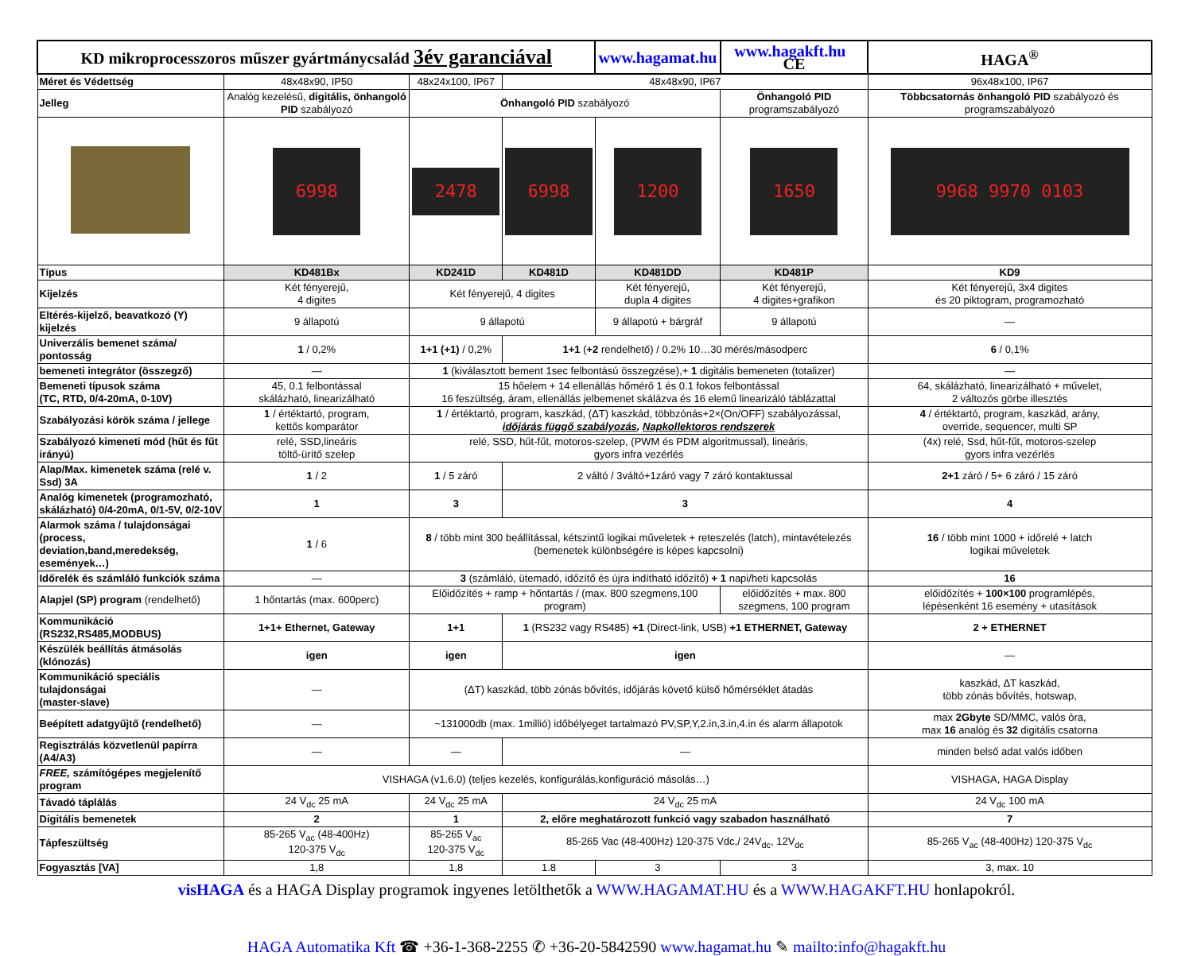| KD mikroprocesszoros műszer gyártmánycsalád 3év garanciával | | | | www.hagamat.hu | | www.hagakft.hu CE | HAGA<sup>®</sup> |
| Méret és Védettség | 48x48x90, IP50 | 48x24x100, IP67 | 48x48x90, IP67 | | | | 96x48x100, IP67 |
| Jelleg | Analóg kezelésű, digitális, önhangoló PID szabályozó | Önhangoló PID szabályozó | | | Önhangoló PID programszabályozó | | Többcsatornás önhangoló PID szabályozó és programszabályozó |
| | 6998 | 2478 | 6998 | 1200 | 1650 | | 9968 9970 0103 |
| Típus | KD481Bx | KD241D | KD481D | KD481DD | KD481P | | KD9 |
| Kijelzés | Két fényerejű, 4 digites | Két fényerejű, 4 digites | | Két fényerejű, dupla 4 digites | | Két fényerejű, 4 digites+grafikon | Két fényerejű, 3x4 digites és 20 piktogram, programozható |
| Eltérés-kijelző, beavatkozó (Y) kijelzés | 9 állapotú | 9 állapotú | | 9 állapotú + bárgráf | | 9 állapotú | — |
| Univerzális bemenet száma/ pontosság | 1 / 0,2% | 1+1 (+1) / 0,2% | 1+1 ( +2 rendelhető) / 0.2% 10…30 mérés/másodperc | | | | 6 / 0,1% |
| bemeneti integrátor (összegző) | — | 1 (kiválasztott bement 1sec felbontású összegzése),+ 1 digitális bemeneten (totalizer) | | | | | — |
| Bemeneti típusok száma (TC, RTD, 0/4-20mA, 0-10V) | 45, 0.1 felbontással skálázható, linearizálható | 15 hőelem + 14 ellenállás hőmérő 1 és 0.1 fokos felbontással 16 feszültség, áram, ellenállás jelbemenet skálázva és 16 elemű linearizáló táblázattal | | | | | 64, skálázható, linearizálható + művelet, 2 változós görbe illesztés |
| Szabályozási körök száma / jellege | 1 / értéktartó, program, kettős komparátor | 1 / értéktartó, program, kaszkád, (ΔT) kaszkád, többzónás+2×(On/OFF) szabályozással, időjárás függő szabályozás , Napkollektoros rendszerek | | | | | 4 / értéktartó, program, kaszkád, arány, override, sequencer, multi SP |
| Szabályozó kimeneti mód (hűt és fűt irányú) | relé, SSD,lineáris töltő-ürítő szelep | relé, SSD, hűt-fűt, motoros-szelep, (PWM és PDM algoritmussal), lineáris, gyors infra vezérlés | | | | | (4x) relé, Ssd, hűt-fűt, motoros-szelep gyors infra vezérlés |
| Alap/Max. kimenetek száma (relé v. Ssd) 3A | 1 / 2 | 1 / 5 záró | 2 váltó / 3váltó+1záró vagy 7 záró kontaktussal | | | | 2+1 záró / 5+ 6 záró / 15 záró |
| Analóg kimenetek (programozható, skálázható) 0/4-20mA, 0/1-5V, 0/2-10V | 1 | 3 | 3 | | | | 4 |
| Alarmok száma / tulajdonságai (process, deviation,band,meredekség, események…) | 1 / 6 | 8 / több mint 300 beállítással, kétszintű logikai műveletek + reteszelés (latch), mintavételezés (bemenetek különbségére is képes kapcsolni) | | | | | 16 / több mint 1000 + időrelé + latch logikai műveletek |
| Időrelék és számláló funkciók száma | — | 3 (számláló, ütemadó, időzítő és újra indítható időzítő) + 1 napi/heti kapcsolás | | | | | 16 |
| Alapjel (SP) program (rendelhető) | 1 hőntartás (max. 600perc) | Előidőzítés + ramp + hőntartás / (max. 800 szegmens,100 program) | | | | előidőzítés + max. 800 szegmens, 100 program | előidőzítés + 100×100 programlépés, lépésenként 16 esemény + utasítások |
| Kommunikáció (RS232,RS485,MODBUS) | 1+1+ Ethernet, Gateway | 1+1 | 1 (RS232 vagy RS485) +1 (Direct-link, USB) +1 ETHERNET, Gateway | | | | 2 + ETHERNET |
| Készülék beállítás átmásolás (klónozás) | igen | igen | igen | | | | — |
| Kommunikáció speciális tulajdonságai (master-slave) | — | (ΔT) kaszkád, több zónás bővítés, időjárás követő külső hőmérséklet átadás | | | | | kaszkád, ΔT kaszkád, több zónás bővítés, hotswap, |
| Beépített adatgyűjtő (rendelhető) | — | ~131000db (max. 1millió) időbélyeget tartalmazó PV,SP,Y,2.in,3.in,4.in és alarm állapotok | | | | | max 2Gbyte SD/MMC, valós óra, max 16 analóg és 32 digitális csatorna |
| Regisztrálás közvetlenül papírra (A4/A3) | — | — | — | | | | minden belső adat valós időben |
| FREE, számítógépes megjelenítő program | VISHAGA (v1.6.0) (teljes kezelés, konfigurálás,konfiguráció másolás…) | | | | | | VISHAGA, HAGA Display |
| Távadó táplálás | 24 V<sub>dc</sub> 25 mA | 24 V<sub>dc</sub> 25 mA | 24 V<sub>dc</sub> 25 mA | | | | 24 V<sub>dc</sub> 100 mA |
| Digitális bemenetek | 2 | 1 | 2, előre meghatározott funkció vagy szabadon használható | | | | 7 |
| Tápfeszültség | 85-265 V<sub>ac</sub> (48-400Hz) 120-375 V<sub>dc</sub> | 85-265 V<sub>ac</sub> 120-375 V<sub>dc</sub> | 85-265 Vac (48-400Hz) 120-375 Vdc,/ 24V<sub>dc</sub>, 12V<sub>dc</sub> | | | | 85-265 V<sub>ac</sub> (48-400Hz) 120-375 V<sub>dc</sub> |
| Fogyasztás [VA] | 1,8 | 1,8 | 1.8 | 3 | | 3 | 3, max. 10 |
visHAGA és a HAGA Display programok ingyenes letölthetők a WWW.HAGAMAT.HU és a WWW.HAGAKFT.HU honlapokról.
HAGA Automatika Kft ☎ +36-1-368-2255 ✆ +36-20-5842590 www.hagamat.hu ✎ mailto:info@hagakft.hu